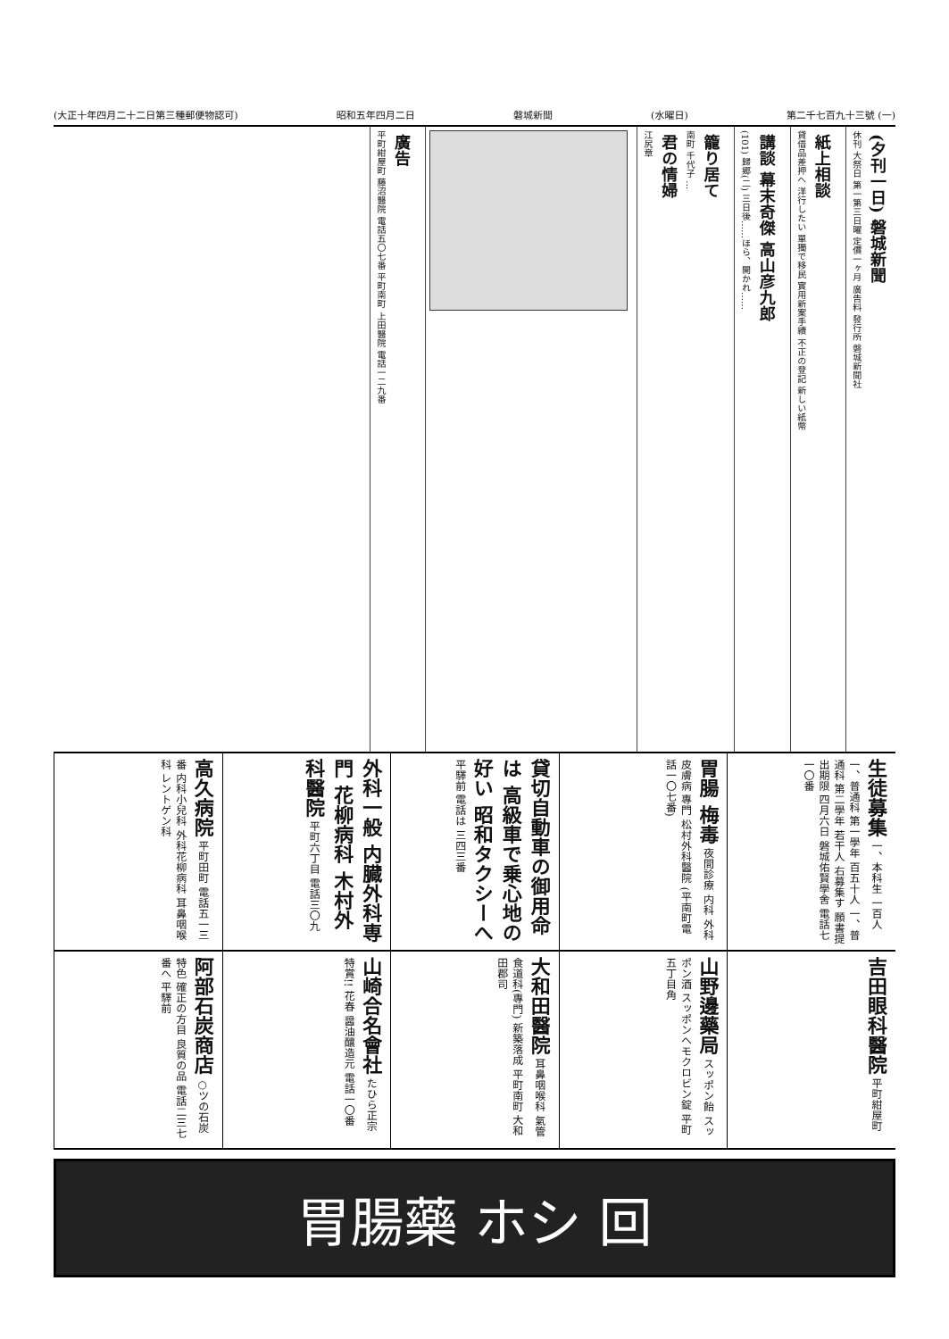(大正十年四月二十二日第三種郵便物認可) 昭和五年四月二日 磐城新聞 (水曜日) 第二千七百九十三號 (一)
(夕刊一日) 磐城新聞
休刊 大祭日 第一第三日曜 定價一ヶ月 廣告料 發行所 磐城新聞社
紙上相談
貸借品差押へ 洋行したい 單獨で移民 實用新案手續 不正の登記 新しい紙幣
講談 幕末奇傑 高山彦九郎
(101) 歸郷(二) 三日後……ほら、開かれ……
籠り居て
南町 千代子 …
君の情婦
江尻章
廣告
平町紺屋町 藤沼醫院 電話五〇七番 平町南町 上田醫院 電話一二九番
生徒募集 一、本科生 一百人 一、普通科 第一學年 百五十人 一、普通科 第二學年 若干人 右募集す 願書提出期限 四月六日 磐城佑賢學舍 電話七一〇番
胃腸 梅毒 夜間診療 内科 外科 皮膚病 專門 松村外科醫院 (平南町電話一〇七番)
貸切自動車の御用命は 高級車で乗心地の好い 昭和タクシーへ 平驛前 電話は 三四三番
外科一般 内臓外科専門 花柳病科 木村外科醫院 平町六丁目 電話三〇九
高久病院 平町田町 電話五一三番 内科小兒科 外科花柳病科 耳鼻咽喉科 レントゲン科
吉田眼科醫院 平町紺屋町
山野邊藥局 スッポン飴 スッポン酒 スッポンヘモクロビン錠 平町五丁目角
大和田醫院 耳鼻咽喉科 氣管食道科(專門) 新築落成 平町南町 大和田郡司
山崎合名會社 たひら正宗 特賞!! 花春 醤油釀造元 電話一〇番
阿部石炭商店 ○ツの石炭特色 確正の方目 良質の品 電話二三七番へ 平驛前
胃腸藥 ホシ 回